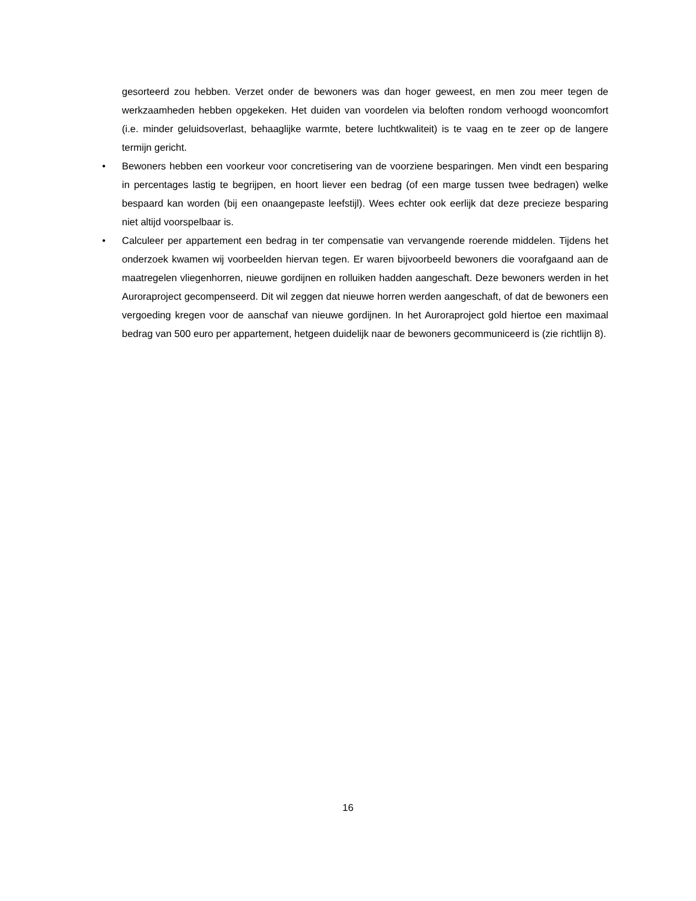gesorteerd zou hebben. Verzet onder de bewoners was dan hoger geweest, en men zou meer tegen de werkzaamheden hebben opgekeken. Het duiden van voordelen via beloften rondom verhoogd wooncomfort (i.e. minder geluidsoverlast, behaaglijke warmte, betere luchtkwaliteit) is te vaag en te zeer op de langere termijn gericht.
• Bewoners hebben een voorkeur voor concretisering van de voorziene besparingen. Men vindt een besparing in percentages lastig te begrijpen, en hoort liever een bedrag (of een marge tussen twee bedragen) welke bespaard kan worden (bij een onaangepaste leefstijl). Wees echter ook eerlijk dat deze precieze besparing niet altijd voorspelbaar is.
• Calculeer per appartement een bedrag in ter compensatie van vervangende roerende middelen. Tijdens het onderzoek kwamen wij voorbeelden hiervan tegen. Er waren bijvoorbeeld bewoners die voorafgaand aan de maatregelen vliegenhorren, nieuwe gordijnen en rolluiken hadden aangeschaft. Deze bewoners werden in het Auroraproject gecompenseerd. Dit wil zeggen dat nieuwe horren werden aangeschaft, of dat de bewoners een vergoeding kregen voor de aanschaf van nieuwe gordijnen. In het Auroraproject gold hiertoe een maximaal bedrag van 500 euro per appartement, hetgeen duidelijk naar de bewoners gecommuniceerd is (zie richtlijn 8).
16